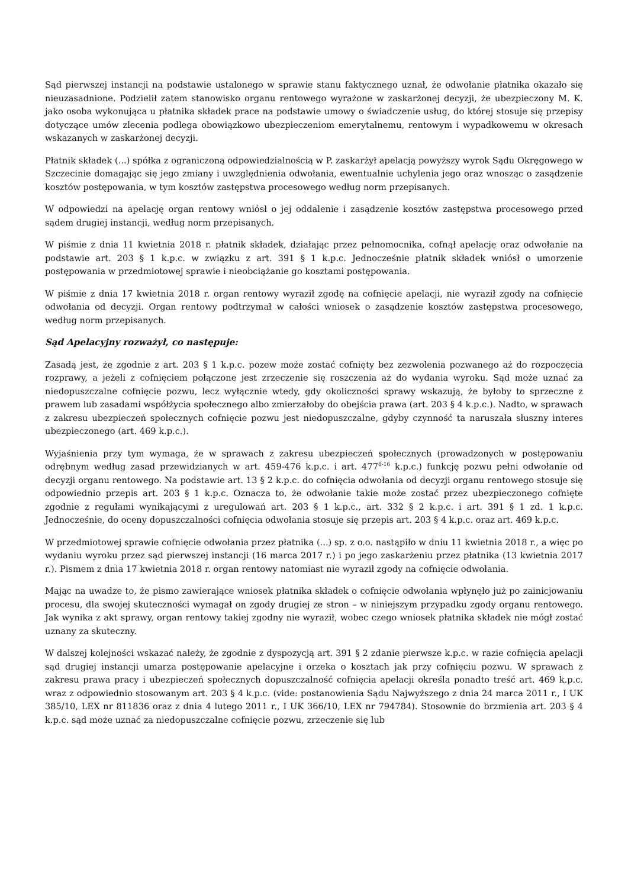Sąd pierwszej instancji na podstawie ustalonego w sprawie stanu faktycznego uznał, że odwołanie płatnika okazało się nieuzasadnione. Podzielił zatem stanowisko organu rentowego wyrażone w zaskarżonej decyzji, że ubezpieczony M. K. jako osoba wykonująca u płatnika składek prace na podstawie umowy o świadczenie usług, do której stosuje się przepisy dotyczące umów zlecenia podlega obowiązkowo ubezpieczeniom emerytalnemu, rentowym i wypadkowemu w okresach wskazanych w zaskarżonej decyzji.
Płatnik składek (...) spółka z ograniczoną odpowiedzialnością w P. zaskarżył apelacją powyższy wyrok Sądu Okręgowego w Szczecinie domagając się jego zmiany i uwzględnienia odwołania, ewentualnie uchylenia jego oraz wnosząc o zasądzenie kosztów postępowania, w tym kosztów zastępstwa procesowego według norm przepisanych.
W odpowiedzi na apelację organ rentowy wniósł o jej oddalenie i zasądzenie kosztów zastępstwa procesowego przed sądem drugiej instancji, według norm przepisanych.
W piśmie z dnia 11 kwietnia 2018 r. płatnik składek, działając przez pełnomocnika, cofnął apelację oraz odwołanie na podstawie art. 203 § 1 k.p.c. w związku z art. 391 § 1 k.p.c. Jednocześnie płatnik składek wniósł o umorzenie postępowania w przedmiotowej sprawie i nieobciążanie go kosztami postępowania.
W piśmie z dnia 17 kwietnia 2018 r. organ rentowy wyraził zgodę na cofnięcie apelacji, nie wyraził zgody na cofnięcie odwołania od decyzji. Organ rentowy podtrzymał w całości wniosek o zasądzenie kosztów zastępstwa procesowego, według norm przepisanych.
Sąd Apelacyjny rozważył, co następuje:
Zasadą jest, że zgodnie z art. 203 § 1 k.p.c. pozew może zostać cofnięty bez zezwolenia pozwanego aż do rozpoczęcia rozprawy, a jeżeli z cofnięciem połączone jest zrzeczenie się roszczenia aż do wydania wyroku. Sąd może uznać za niedopuszczalne cofnięcie pozwu, lecz wyłącznie wtedy, gdy okoliczności sprawy wskazują, że byłoby to sprzeczne z prawem lub zasadami współżycia społecznego albo zmierzałoby do obejścia prawa (art. 203 § 4 k.p.c.). Nadto, w sprawach z zakresu ubezpieczeń społecznych cofnięcie pozwu jest niedopuszczalne, gdyby czynność ta naruszała słuszny interes ubezpieczonego (art. 469 k.p.c.).
Wyjaśnienia przy tym wymaga, że w sprawach z zakresu ubezpieczeń społecznych (prowadzonych w postępowaniu odrębnym według zasad przewidzianych w art. 459-476 k.p.c. i art. 477<sup>8-16</sup> k.p.c.) funkcję pozwu pełni odwołanie od decyzji organu rentowego. Na podstawie art. 13 § 2 k.p.c. do cofnięcia odwołania od decyzji organu rentowego stosuje się odpowiednio przepis art. 203 § 1 k.p.c. Oznacza to, że odwołanie takie może zostać przez ubezpieczonego cofnięte zgodnie z regułami wynikającymi z uregulowań art. 203 § 1 k.p.c., art. 332 § 2 k.p.c. i art. 391 § 1 zd. 1 k.p.c. Jednocześnie, do oceny dopuszczalności cofnięcia odwołania stosuje się przepis art. 203 § 4 k.p.c. oraz art. 469 k.p.c.
W przedmiotowej sprawie cofnięcie odwołania przez płatnika (...) sp. z o.o. nastąpiło w dniu 11 kwietnia 2018 r., a więc po wydaniu wyroku przez sąd pierwszej instancji (16 marca 2017 r.) i po jego zaskarżeniu przez płatnika (13 kwietnia 2017 r.). Pismem z dnia 17 kwietnia 2018 r. organ rentowy natomiast nie wyraził zgody na cofnięcie odwołania.
Mając na uwadze to, że pismo zawierające wniosek płatnika składek o cofnięcie odwołania wpłynęło już po zainicjowaniu procesu, dla swojej skuteczności wymagał on zgody drugiej ze stron – w niniejszym przypadku zgody organu rentowego. Jak wynika z akt sprawy, organ rentowy takiej zgodny nie wyraził, wobec czego wniosek płatnika składek nie mógł zostać uznany za skuteczny.
W dalszej kolejności wskazać należy, że zgodnie z dyspozycją art. 391 § 2 zdanie pierwsze k.p.c. w razie cofnięcia apelacji sąd drugiej instancji umarza postępowanie apelacyjne i orzeka o kosztach jak przy cofnięciu pozwu. W sprawach z zakresu prawa pracy i ubezpieczeń społecznych dopuszczalność cofnięcia apelacji określa ponadto treść art. 469 k.p.c. wraz z odpowiednio stosowanym art. 203 § 4 k.p.c. (vide: postanowienia Sądu Najwyższego z dnia 24 marca 2011 r., I UK 385/10, LEX nr 811836 oraz z dnia 4 lutego 2011 r., I UK 366/10, LEX nr 794784). Stosownie do brzmienia art. 203 § 4 k.p.c. sąd może uznać za niedopuszczalne cofnięcie pozwu, zrzeczenie się lub